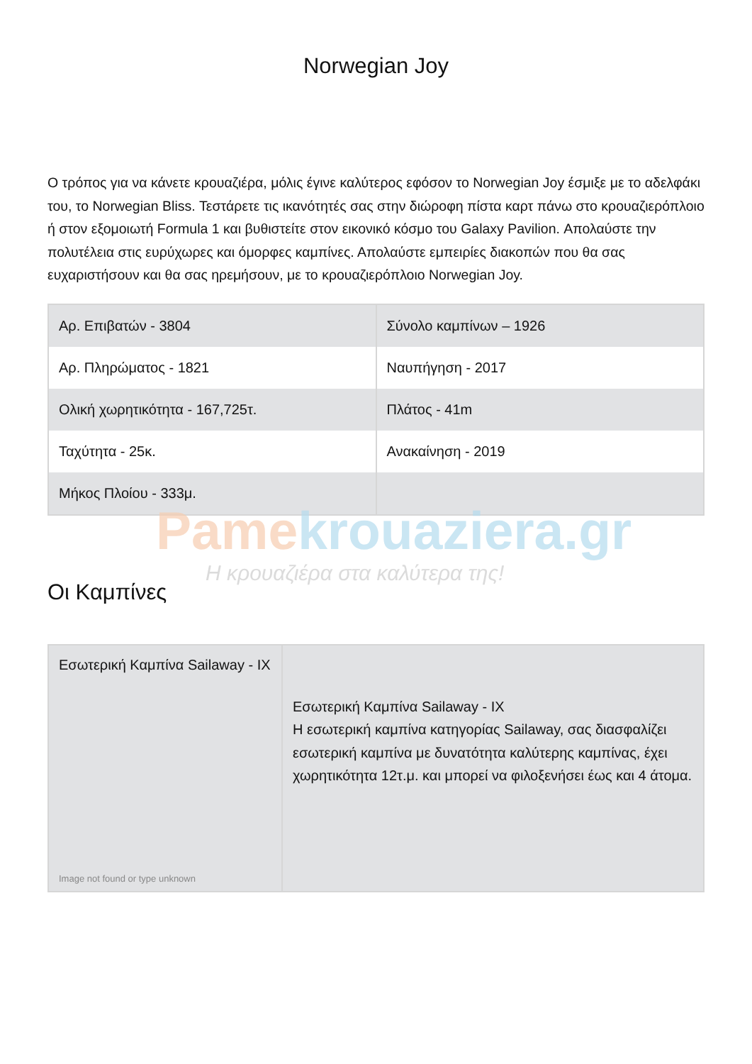Norwegian Joy
Ο τρόπος για να κάνετε κρουαζιέρα, μόλις έγινε καλύτερος εφόσον το Norwegian Joy έσμιξε με το αδελφάκι του, το Norwegian Bliss. Τεστάρετε τις ικανότητές σας στην διώροφη πίστα καρτ πάνω στο κρουαζιερόπλοιο ή στον εξομοιωτή Formula 1 και βυθιστείτε στον εικονικό κόσμο του Galaxy Pavilion. Απολαύστε την πολυτέλεια στις ευρύχωρες και όμορφες καμπίνες. Απολαύστε εμπειρίες διακοπών που θα σας ευχαριστήσουν και θα σας ηρεμήσουν, με το κρουαζιερόπλοιο Norwegian Joy.
| Αρ. Επιβατών - 3804 | Σύνολο καμπίνων – 1926 |
| Αρ. Πληρώματος - 1821 | Ναυπήγηση - 2017 |
| Ολική χωρητικότητα - 167,725τ. | Πλάτος - 41m |
| Ταχύτητα - 25κ. | Ανακαίνηση - 2019 |
| Μήκος Πλοίου - 333μ. | |
Οι Καμπίνες
| Εσωτερική Καμπίνα Sailaway - IX Image not found or type unknown | Εσωτερική Καμπίνα Sailaway - IX Η εσωτερική καμπίνα κατηγορίας Sailaway, σας διασφαλίζει εσωτερική καμπίνα με δυνατότητα καλύτερης καμπίνας, έχει χωρητικότητα 12τ.μ. και μπορεί να φιλοξενήσει έως και 4 άτομα. |
Pamekrouaziera.gr
Η κρουαζιέρα στα καλύτερα της!